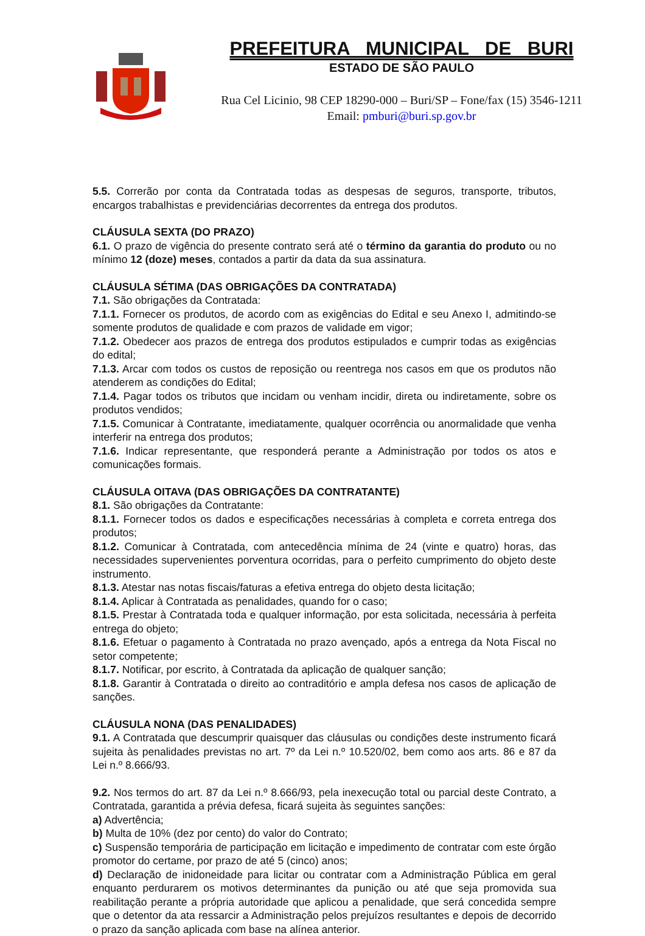PREFEITURA MUNICIPAL DE BURI
ESTADO DE SÃO PAULO
Rua Cel Licinio, 98 CEP 18290-000 – Buri/SP – Fone/fax (15) 3546-1211
Email: pmburi@buri.sp.gov.br
5.5. Correrão por conta da Contratada todas as despesas de seguros, transporte, tributos, encargos trabalhistas e previdenciárias decorrentes da entrega dos produtos.
CLÁUSULA SEXTA (DO PRAZO)
6.1. O prazo de vigência do presente contrato será até o término da garantia do produto ou no mínimo 12 (doze) meses, contados a partir da data da sua assinatura.
CLÁUSULA SÉTIMA (DAS OBRIGAÇÕES DA CONTRATADA)
7.1. São obrigações da Contratada:
7.1.1. Fornecer os produtos, de acordo com as exigências do Edital e seu Anexo I, admitindo-se somente produtos de qualidade e com prazos de validade em vigor;
7.1.2. Obedecer aos prazos de entrega dos produtos estipulados e cumprir todas as exigências do edital;
7.1.3. Arcar com todos os custos de reposição ou reentrega nos casos em que os produtos não atenderem as condições do Edital;
7.1.4. Pagar todos os tributos que incidam ou venham incidir, direta ou indiretamente, sobre os produtos vendidos;
7.1.5. Comunicar à Contratante, imediatamente, qualquer ocorrência ou anormalidade que venha interferir na entrega dos produtos;
7.1.6. Indicar representante, que responderá perante a Administração por todos os atos e comunicações formais.
CLÁUSULA OITAVA (DAS OBRIGAÇÕES DA CONTRATANTE)
8.1. São obrigações da Contratante:
8.1.1. Fornecer todos os dados e especificações necessárias à completa e correta entrega dos produtos;
8.1.2. Comunicar à Contratada, com antecedência mínima de 24 (vinte e quatro) horas, das necessidades supervenientes porventura ocorridas, para o perfeito cumprimento do objeto deste instrumento.
8.1.3. Atestar nas notas fiscais/faturas a efetiva entrega do objeto desta licitação;
8.1.4. Aplicar à Contratada as penalidades, quando for o caso;
8.1.5. Prestar à Contratada toda e qualquer informação, por esta solicitada, necessária à perfeita entrega do objeto;
8.1.6. Efetuar o pagamento à Contratada no prazo avençado, após a entrega da Nota Fiscal no setor competente;
8.1.7. Notificar, por escrito, à Contratada da aplicação de qualquer sanção;
8.1.8. Garantir à Contratada o direito ao contraditório e ampla defesa nos casos de aplicação de sanções.
CLÁUSULA NONA (DAS PENALIDADES)
9.1. A Contratada que descumprir quaisquer das cláusulas ou condições deste instrumento ficará sujeita às penalidades previstas no art. 7º da Lei n.º 10.520/02, bem como aos arts. 86 e 87 da Lei n.º 8.666/93.
9.2. Nos termos do art. 87 da Lei n.º 8.666/93, pela inexecução total ou parcial deste Contrato, a Contratada, garantida a prévia defesa, ficará sujeita às seguintes sanções:
a) Advertência;
b) Multa de 10% (dez por cento) do valor do Contrato;
c) Suspensão temporária de participação em licitação e impedimento de contratar com este órgão promotor do certame, por prazo de até 5 (cinco) anos;
d) Declaração de inidoneidade para licitar ou contratar com a Administração Pública em geral enquanto perdurarem os motivos determinantes da punição ou até que seja promovida sua reabilitação perante a própria autoridade que aplicou a penalidade, que será concedida sempre que o detentor da ata ressarcir a Administração pelos prejuízos resultantes e depois de decorrido o prazo da sanção aplicada com base na alínea anterior.